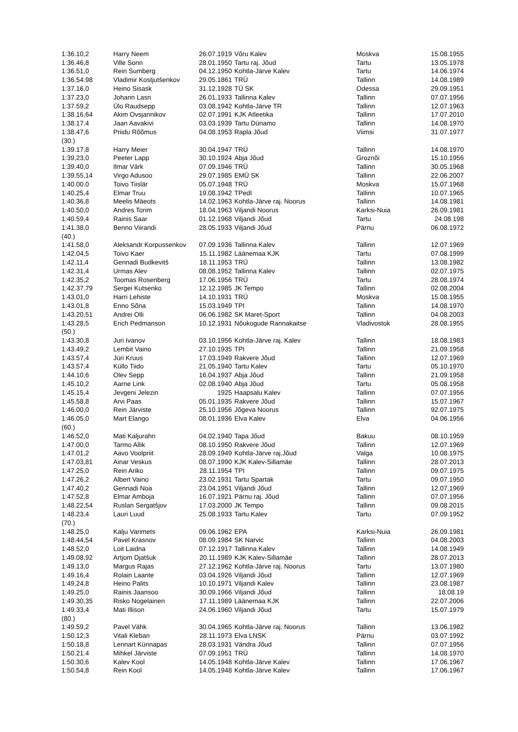| 1:36.10,2 | Harry Neem | 26.07.1919 | Võru Kalev | Moskva | 15.08.1955 |
| 1:36.46,8 | Ville Sonn | 28.01.1950 | Tartu raj. Jõud | Tartu | 13.05.1978 |
| 1:36.51,0 | Rein Sumberg | 04.12.1950 | Kohtla-Järve Kalev | Tartu | 14.06.1974 |
| 1:36.54.98 | Vladimir Kostjutšenkov | 29.05.1861 | TRÜ | Tallinn | 14.08.1989 |
| 1:37.16,0 | Heino Sisask | 31.12.1928 | TÜ SK | Odessa | 29.09.1951 |
| 1:37.23,0 | Johann Lasn | 26.01.1933 | Tallinna Kalev | Tallinn | 07.07.1956 |
| 1:37.59,2 | Ülo Raudsepp | 03.08.1942 | Kohtla-Järve TR | Tallinn | 12.07.1963 |
| 1:38.16,64 | Akim Ovsjannikov | 02.07.1991 | KJK Atleetika | Tallinn | 17.07.2010 |
| 1:38.17.4 | Jaan Aavakivi | 03.03.1939 | Tartu Dünamo | Tallinn | 14.08.1970 |
| 1:38.47,6 | Priidu Rõõmus | 04.08.1953 | Rapla Jõud | Viimsi | 31.07.1977 |
| (30.) | | | | | |
| 1:39.17,8 | Harry Meier | 30.04.1947 | TRÜ | Tallinn | 14.08.1970 |
| 1:39,23,0 | Peeter Lapp | 30.10.1924 | Abja Jõud | Groznõi | 15.10.1956 |
| 1:39.40,0 | Ilmar Värk | 07.09.1946 | TRÜ | Tallinn | 30.05.1968 |
| 1:39.55,14 | Virgo Adusoo | 29.07.1985 | EMÜ SK | Tallinn | 22.06.2007 |
| 1:40.00.0 | Toivo Tiislär | 05.07.1948 | TRÜ | Moskva | 15.07.1968 |
| 1:40.25,4 | Elmar Truu | 19.08.1942 | TPedI | Tallinn | 10.07.1965 |
| 1:40.36,8 | Meelis Mäeots | 14.02.1963 | Kohtla-Järve raj. Noorus | Tallinn | 14.08.1981 |
| 1:40.50,0 | Andres Torim | 18.04.1963 | Viljandi Noorus | Karksi-Nuia | 26.09.1981 |
| 1:40.59,4 | Rainis Saar | 01.12.1968 | Viljandi Jõud | Tartu | 24.08.198 |
| 1:41.38,0 | Benno Viirandi | 28.05.1933 | Viljandi Jõud | Pärnu | 06.08.1972 |
| (40.) | | | | | |
| 1:41.58,0 | Aleksandr Korpussenkov | 07.09.1936 | Tallinna Kalev | Tallinn | 12.07.1969 |
| 1:42.04,5 | Toivo Kaer | 15.11.1982 | Läänemaa KJK | Tartu | 07.08.1999 |
| 1:42.11,4 | Gennadi Budkevitš | 18.11.1953 | TRÜ | Tallinn | 13.08.1982 |
| 1:42.31,4 | Urmas Alev | 08.08.1952 | Tallinna Kalev | Tallinn | 02.07.1975 |
| 1:42.35,2 | Toomas Rosenberg | 17.06.1956 | TRÜ | Tartu | 28.08.1974 |
| 1:42.37.79 | Sergei Kutsenko | 12.12.1985 | JK Tempo | Tallinn | 02.08.2004 |
| 1:43.01,0 | Harri Lehiste | 14.10.1931 | TRÜ | Moskva | 15.08.1955 |
| 1:43.01,8 | Enno Sõna | 15.03.1949 | TPI | Tallinn | 14.08.1970 |
| 1:43.20,51 | Andrei Olli | 06.06.1982 | SK Maret-Sport | Tallinn | 04.08.2003 |
| 1:43.28,5 | Erich Pedmanson | 10.12.1931 | Nõukogude Rannakaitse | Vladivostok | 28.08.1955 |
| (50.) | | | | | |
| 1:43.30,8 | Juri Ivanov | 03.10.1956 | Kohtla-Järve raj. Kalev | Tallinn | 18.08.1983 |
| 1:43.49,2 | Lembit Vaino | 27.10.1935 | TPI | Tallinn | 21.09.1958 |
| 1:43.57,4 | Jüri Kruus | 17.03.1949 | Rakvere Jõud | Tallinn | 12.07.1969 |
| 1:43.57,4 | Küllo Tiido | 21.05.1940 | Tartu Kalev | Tartu | 05.10.1970 |
| 1:44.10,6 | Olev Sepp | 16.04.1937 | Abja Jõud | Tallinn | 21.09.1958 |
| 1:45.10,2 | Aarne Link | 02.08.1940 | Abja Jõud | Tartu | 05.08.1958 |
| 1:45.15,4 | Jevgeni Jelezin | 1925 | Haapsalu Kalev | Tallinn | 07.07.1956 |
| 1:45.58,8 | Arvi Paas | 05.01.1935 | Rakvere Jõud | Tallinn | 15.07.1967 |
| 1:46.00,0 | Rein Järviste | 25.10.1956 | Jõgeva Noorus | Tallinn | 92.07.1975 |
| 1:46.05,0 | Mart Elango | 08.01.1936 | Elva Kalev | Elva | 04.06.1956 |
| (60.) | | | | | |
| 1:46.52,0 | Mati Kaljurahn | 04.02.1940 | Tapa Jõud | Bakuu | 08.10.1959 |
| 1:47.00,0 | Tarmo Allik | 08.10.1950 | Rakvere Jõud | Tallinn | 12.07.1969 |
| 1:47.01,2 | Aavo Voolpriit | 28.09.1949 | Kohtla-Järve raj.Jõud | Valga | 10.08.1975 |
| 1:47.03,81 | Ainar Veskus | 08.07.1990 | KJK Kalev-Sillamäe | Tallinn | 28.07.2013 |
| 1:47.25,0 | Rein Ariko | 28.11.1954 | TPI | Tallinn | 09.07.1975 |
| 1:47.26,2 | Albert Vaino | 23.02.1931 | Tartu Spartak | Tartu | 09.07.1950 |
| 1:47.40,2 | Gennadi Noa | 23.04.1951 | Viljandi Jõud | Tallinn | 12.07.1969 |
| 1:47.52,8 | Elmar Amboja | 16.07.1921 | Pärnu raj. Jõud | Tallinn | 07.07.1956 |
| 1:48.22,54 | Ruslan Sergatšjov | 17.03.2000 | JK Tempo | Tallinn | 09.08.2015 |
| 1:48.23,4 | Lauri Luud | 25.08.1933 | Tartu Kalev | Tartu | 07.09.1952 |
| (70.) | | | | | |
| 1:48.25,0 | Kalju Varimets | 09.06.1962 | EPA | Karksi-Nuia | 26.09.1981 |
| 1:48.44,54 | Pavel Krasnov | 08.09.1984 | SK Narvic | Tallinn | 04.08.2003 |
| 1:48.52,0 | Loit Laidna | 07.12.1917 | Tallinna Kalev | Tallinn | 14.08.1949 |
| 1:49.08,92 | Artjom Djatšuk | 20.11.1989 | KJK Kalev-Sillamäe | Tallinn | 28.07.2013 |
| 1:49.13,0 | Margus Rajas | 27.12.1962 | Kohtla-Järve raj. Noorus | Tartu | 13.07.1980 |
| 1:49.16,4 | Rolain Laante | 03.04.1926 | Viljandi Jõud | Tallinn | 12.07.1969 |
| 1:49.24,8 | Heino Palits | 10.10.1971 | Viljandi Kalev | Tallinn | 23.08.1987 |
| 1:49.25,0 | Rainis Jaansoo | 30.09.1966 | Viljandi Jõud | Tallinn | 18.08.19 |
| 1:49.30,35 | Risko Nogelainen | 17.11.1989 | Läänemaa KJK | Tallinn | 22.07.2006 |
| 1:49.33,4 | Mati Illison | 24.06.1960 | Viljandi Jõud | Tartu | 15.07.1979 |
| (80.) | | | | | |
| 1:49.59,2 | Pavel Vähk | 30.04.1965 | Kohtla-Järve raj. Noorus | Tallinn | 13.06.1982 |
| 1:50.12,3 | Vitali Kleban | 28.11.1973 | Elva LNSK | Pärnu | 03.07.1992 |
| 1:50.18,8 | Lennart Künnapas | 28.03.1931 | Vändra Jõud | Tallinn | 07.07.1956 |
| 1:50.21.4 | Mihkel Järviste | 07.09.1951 | TRÜ | Tallinn | 14.08.1970 |
| 1:50.30,6 | Kalev Kool | 14.05.1948 | Kohtla-Järve Kalev | Tallinn | 17.06.1967 |
| 1:50.54,8 | Rein Kool | 14.05.1948 | Kohtla-Järve Kalev | Tallinn | 17.06.1967 |